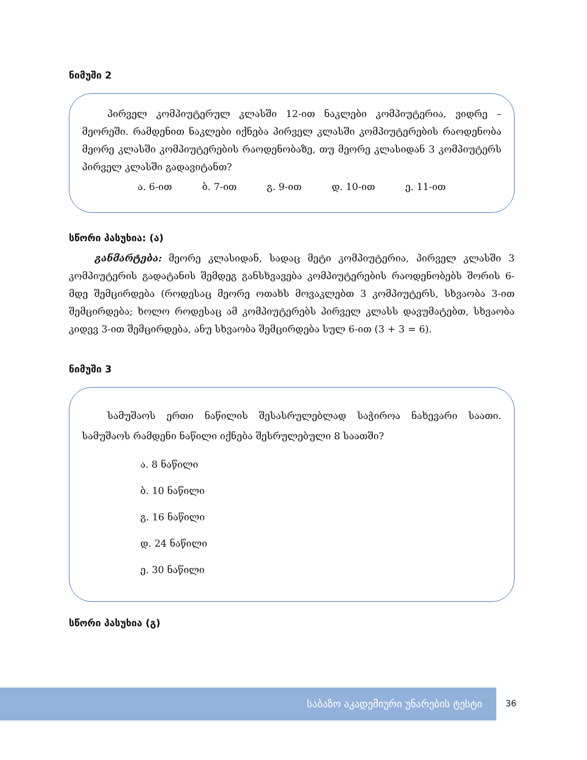ნიმუში 2
პირველ კომპიუტერულ კლასში 12-ით ნაკლები კომპიუტერია, ვიდრე – მეორეში. რამდენით ნაკლები იქნება პირველ კლასში კომპიუტერების რაოდენობა მეორე კლასში კომპიუტერების რაოდენობაზე, თუ მეორე კლასიდან 3 კომპიუტერს პირველ კლასში გადავიტანთ?
ა. 6-ით ბ. 7-ით გ. 9-ით დ. 10-ით ე. 11-ით
სწორი პასუხია: (ა)
განმარტება: მეორე კლასიდან, სადაც მეტი კომპიუტერია, პირველ კლასში 3 კომპიუტერის გადატანის შემდეგ განსხვავება კომპიუტერების რაოდენობებს შორის 6-მდე შემცირდება (როდესაც მეორე ოთახს მოვაკლებთ 3 კომპიუტერს, სხვაობა 3-ით შემცირდება; ხოლო როდესაც ამ კომპიუტერებს პირველ კლასს დავუმატებთ, სხვაობა კიდევ 3-ით შემცირდება, ანუ სხვაობა შემცირდება სულ 6-ით (3 + 3 = 6).
ნიმუში 3
სამუშაოს ერთი ნაწილის შესასრულებლად საჭიროა ნახევარი საათი. სამუშაოს რამდენი ნაწილი იქნება შესრულებული 8 საათში?
ა. 8 ნაწილი
ბ. 10 ნაწილი
გ. 16 ნაწილი
დ. 24 ნაწილი
ე. 30 ნაწილი
სწორი პასუხია (გ)
საბაზო აკადემიური უნარების ტესტი
36